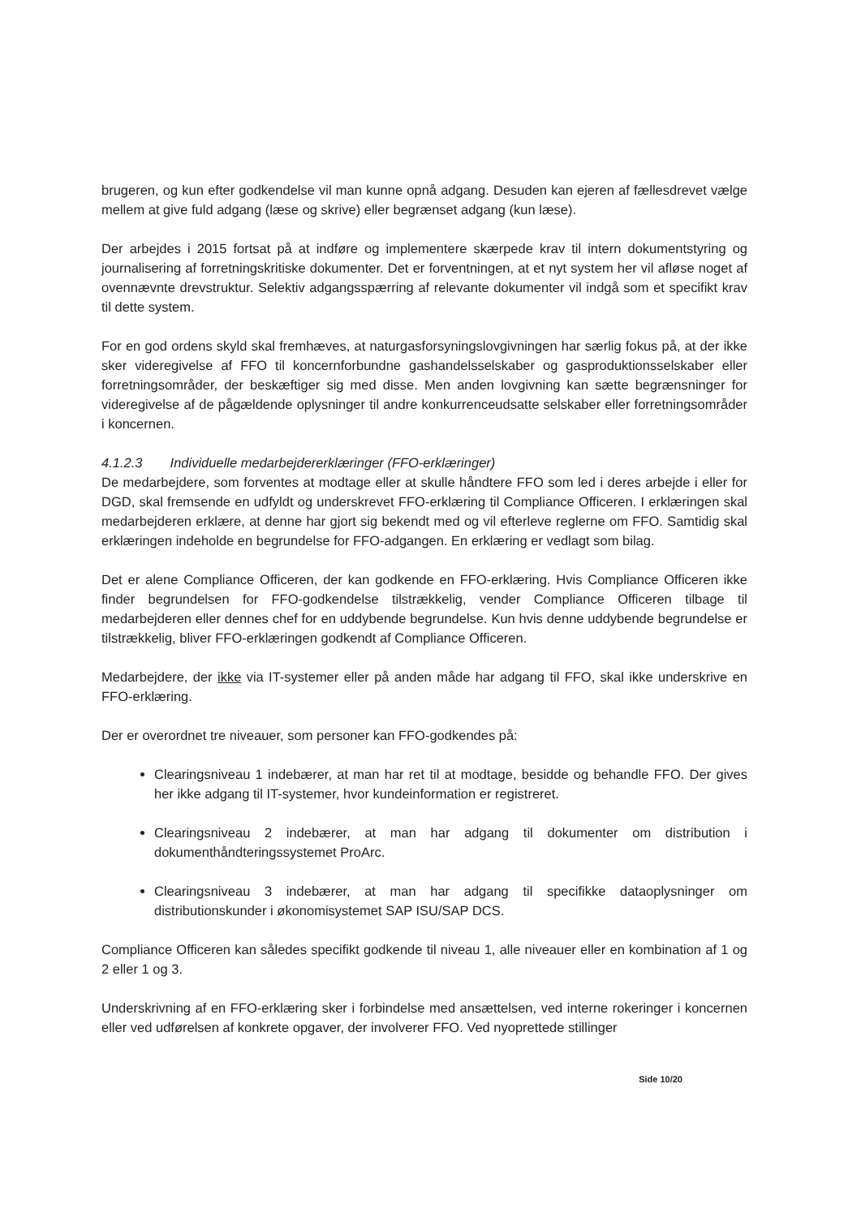brugeren, og kun efter godkendelse vil man kunne opnå adgang. Desuden kan ejeren af fællesdrevet vælge mellem at give fuld adgang (læse og skrive) eller begrænset adgang (kun læse).
Der arbejdes i 2015 fortsat på at indføre og implementere skærpede krav til intern dokumentstyring og journalisering af forretningskritiske dokumenter. Det er forventningen, at et nyt system her vil afløse noget af ovennævnte drevstruktur. Selektiv adgangsspærring af relevante dokumenter vil indgå som et specifikt krav til dette system.
For en god ordens skyld skal fremhæves, at naturgasforsyningslovgivningen har særlig fokus på, at der ikke sker videregivelse af FFO til koncernforbundne gashandelsselskaber og gasproduktionsselskaber eller forretningsområder, der beskæftiger sig med disse. Men anden lovgivning kan sætte begrænsninger for videregivelse af de pågældende oplysninger til andre konkurrenceudsatte selskaber eller forretningsområder i koncernen.
4.1.2.3 Individuelle medarbejdererklæringer (FFO-erklæringer)
De medarbejdere, som forventes at modtage eller at skulle håndtere FFO som led i deres arbejde i eller for DGD, skal fremsende en udfyldt og underskrevet FFO-erklæring til Compliance Officeren. I erklæringen skal medarbejderen erklære, at denne har gjort sig bekendt med og vil efterleve reglerne om FFO. Samtidig skal erklæringen indeholde en begrundelse for FFO-adgangen. En erklæring er vedlagt som bilag.
Det er alene Compliance Officeren, der kan godkende en FFO-erklæring. Hvis Compliance Officeren ikke finder begrundelsen for FFO-godkendelse tilstrækkelig, vender Compliance Officeren tilbage til medarbejderen eller dennes chef for en uddybende begrundelse. Kun hvis denne uddybende begrundelse er tilstrækkelig, bliver FFO-erklæringen godkendt af Compliance Officeren.
Medarbejdere, der ikke via IT-systemer eller på anden måde har adgang til FFO, skal ikke underskrive en FFO-erklæring.
Der er overordnet tre niveauer, som personer kan FFO-godkendes på:
Clearingsniveau 1 indebærer, at man har ret til at modtage, besidde og behandle FFO. Der gives her ikke adgang til IT-systemer, hvor kundeinformation er registreret.
Clearingsniveau 2 indebærer, at man har adgang til dokumenter om distribution i dokumenthåndteringssystemet ProArc.
Clearingsniveau 3 indebærer, at man har adgang til specifikke dataoplysninger om distributionskunder i økonomisystemet SAP ISU/SAP DCS.
Compliance Officeren kan således specifikt godkende til niveau 1, alle niveauer eller en kombination af 1 og 2 eller 1 og 3.
Underskrivning af en FFO-erklæring sker i forbindelse med ansættelsen, ved interne rokeringer i koncernen eller ved udførelsen af konkrete opgaver, der involverer FFO. Ved nyoprettede stillinger
Side 10/20